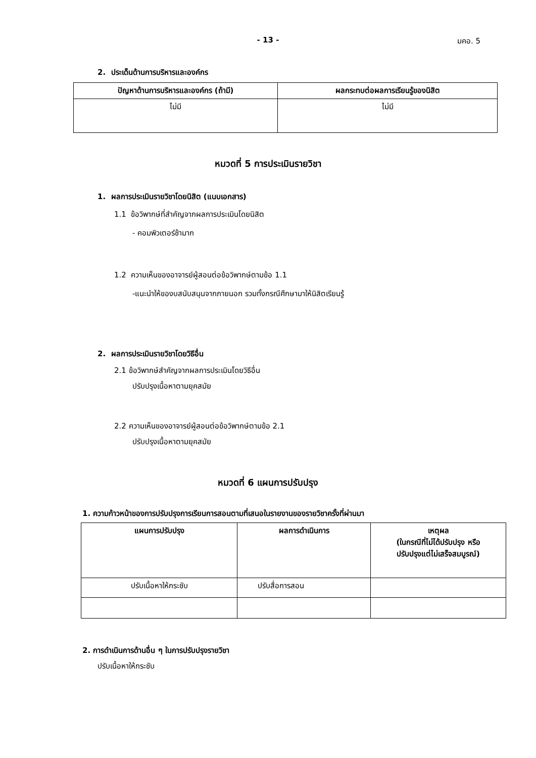- 13 -
มคอ. 5
2. ประเด็นด้านการบริหารและองค์กร
| ปัญหาด้านการบริหารและองค์กร (ถ้ามี) | ผลกระทบต่อผลการเรียนรู้ของนิสิต |
| --- | --- |
| ไม่มี | ไม่มี |
หมวดที่ 5 การประเมินรายวิชา
1. ผลการประเมินรายวิชาโดยนิสิต (แนบเอกสาร)
1.1 ข้อวิพากษ์ที่สำคัญจากผลการประเมินโดยนิสิต
- คอมพิวเตอร์ช้ามาก
1.2 ความเห็นของอาจารย์ผู้สอนต่อข้อวิพากษ์ตามข้อ 1.1
-แนะนำให้ของบสนับสนุนจากภายนอก รวมทั้งกรณีศึกษามาให้นิสิตเรียนรู้
2. ผลการประเมินรายวิชาโดยวิธีอื่น
2.1 ข้อวิพากษ์สำคัญจากผลการประเมินโดยวิธีอื่น
ปรับปรุงเนื้อหาตามยุคสมัย
2.2 ความเห็นของอาจารย์ผู้สอนต่อข้อวิพากษ์ตามข้อ 2.1
ปรับปรุงเนื้อหาตามยุคสมัย
หมวดที่ 6 แผนการปรับปรุง
1. ความก้าวหน้าของการปรับปรุงการเรียนการสอนตามที่เสนอในรายงานของรายวิชาครั้งที่ผ่านมา
| แผนการปรับปรุง | ผลการดำเนินการ | เหตุผล (ในกรณีที่ไม่ได้ปรับปรุง หรือ ปรับปรุงแต่ไม่เสร็จสมบูรณ์) |
| --- | --- | --- |
| ปรับเนื้อหาให้กระชับ | ปรับสื่อการสอน | |
2. การดำเนินการด้านอื่น ๆ ในการปรับปรุงรายวิชา
ปรับเนื้อหาให้กระชับ